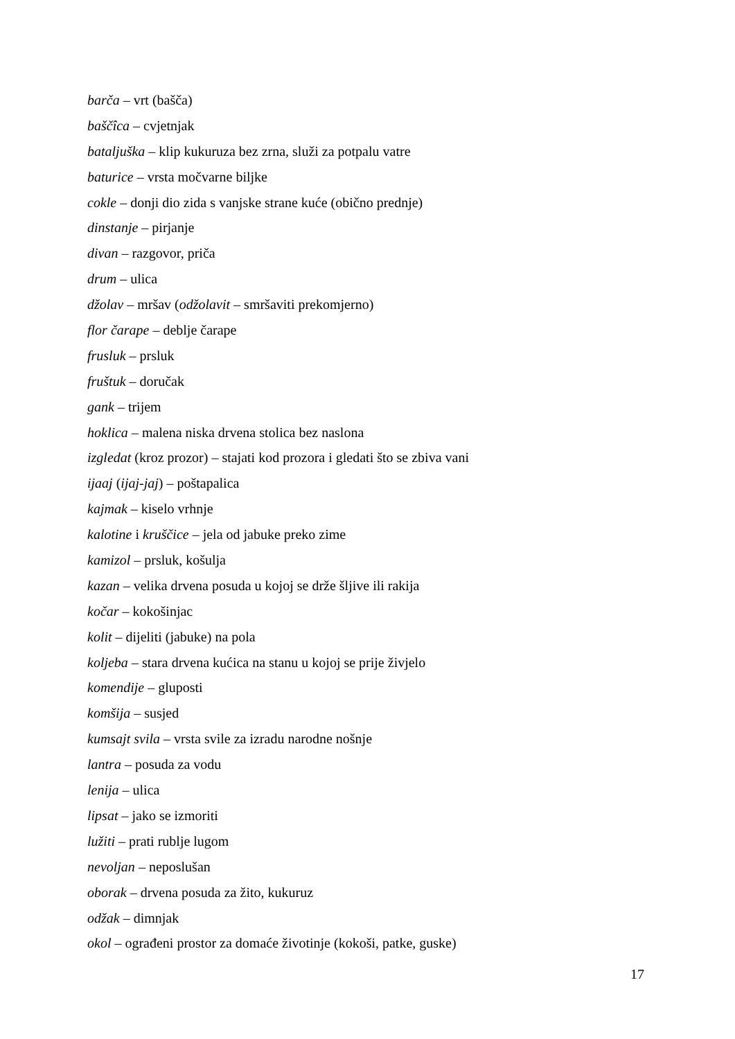barča – vrt (bašča)
baščîca – cvjetnjak
bataljuška – klip kukuruza bez zrna, služi za potpalu vatre
baturice – vrsta močvarne biljke
cokle – donji dio zida s vanjske strane kuće (obično prednje)
dinstanje – pirjanje
divan – razgovor, priča
drum – ulica
džolav – mršav (odžolavit – smršaviti prekomjerno)
flor čarape – deblje čarape
frusluk – prsluk
fruštuk – doručak
gank – trijem
hoklica – malena niska drvena stolica bez naslona
izgledat (kroz prozor) – stajati kod prozora i gledati što se zbiva vani
ijaaj (ijaj-jaj) – poštapalica
kajmak – kiselo vrhnje
kalotine i kruščice – jela od jabuke preko zime
kamizol – prsluk, košulja
kazan – velika drvena posuda u kojoj se drže šljive ili rakija
kočar – kokošinjac
kolit – dijeliti (jabuke) na pola
koljeba – stara drvena kućica na stanu u kojoj se prije živjelo
komendije – gluposti
komšija – susjed
kumsajt svila – vrsta svile za izradu narodne nošnje
lantra – posuda za vodu
lenija – ulica
lipsat – jako se izmoriti
lužiti – prati rublje lugom
nevoljan – neposlušan
oborak – drvena posuda za žito, kukuruz
odžak – dimnjak
okol – ograđeni prostor za domaće životinje (kokoši, patke, guske)
17